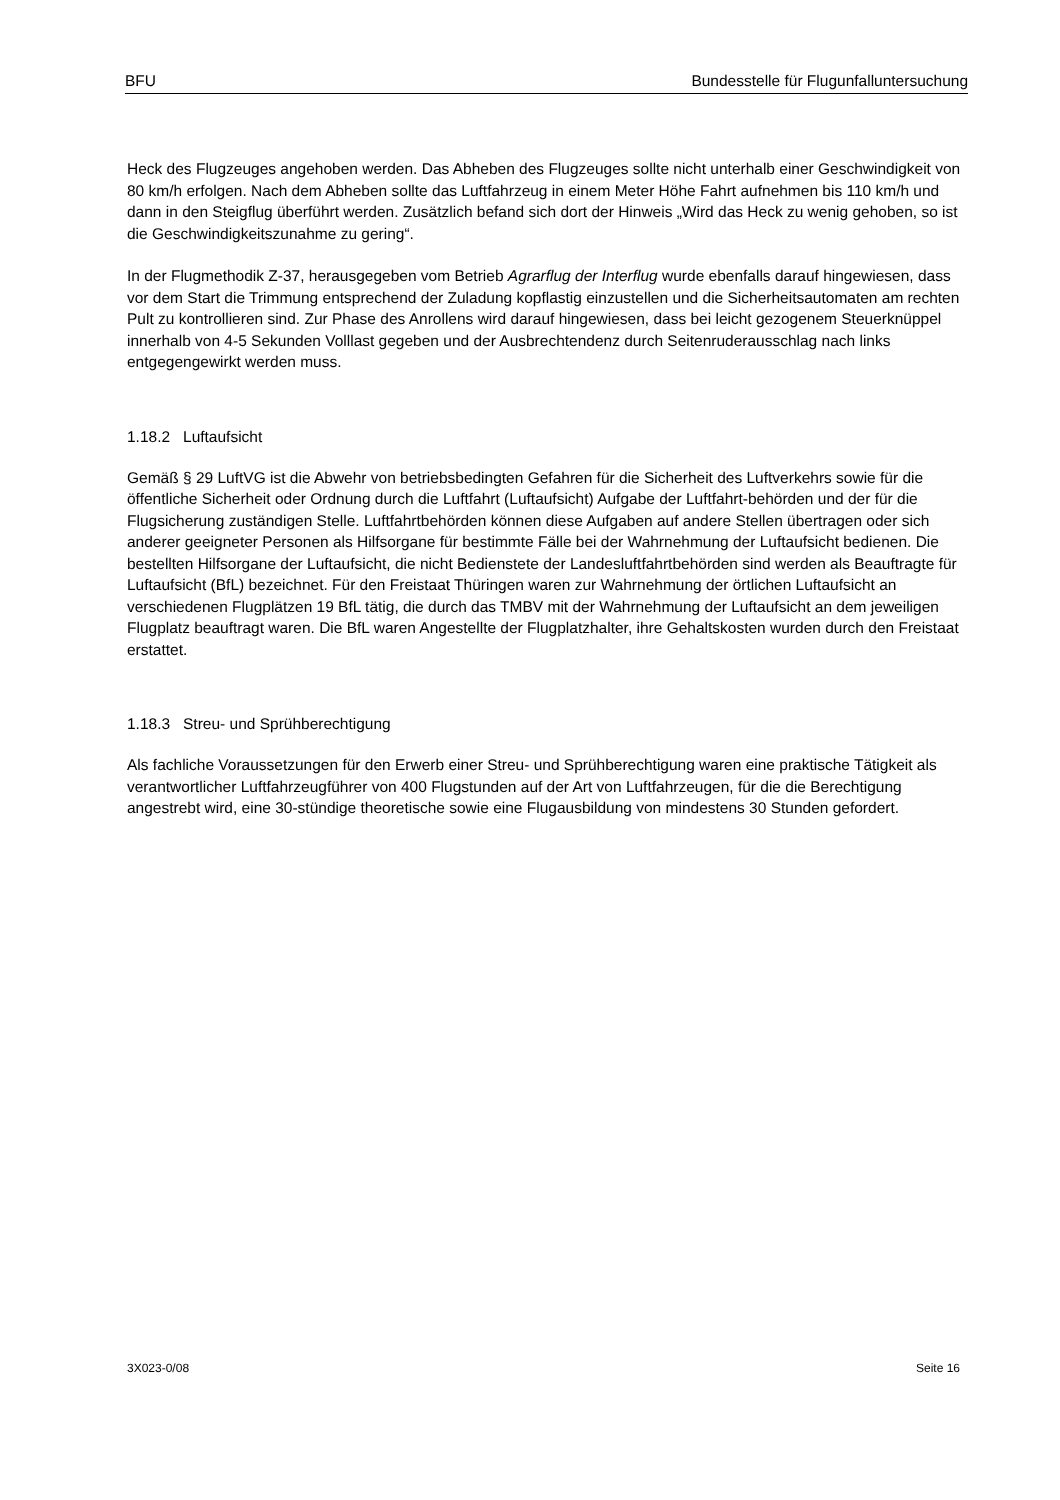BFU Bundesstelle für Flugunfalluntersuchung
Heck des Flugzeuges angehoben werden. Das Abheben des Flugzeuges sollte nicht unterhalb einer Geschwindigkeit von 80 km/h erfolgen. Nach dem Abheben sollte das Luftfahrzeug in einem Meter Höhe Fahrt aufnehmen bis 110 km/h und dann in den Steigflug überführt werden. Zusätzlich befand sich dort der Hinweis „Wird das Heck zu wenig gehoben, so ist die Geschwindigkeitszunahme zu gering“.
In der Flugmethodik Z-37, herausgegeben vom Betrieb Agrarflug der Interflug wurde ebenfalls darauf hingewiesen, dass vor dem Start die Trimmung entsprechend der Zuladung kopflastig einzustellen und die Sicherheitsautomaten am rechten Pult zu kontrollieren sind. Zur Phase des Anrollens wird darauf hingewiesen, dass bei leicht gezogenem Steuerknüppel innerhalb von 4-5 Sekunden Volllast gegeben und der Ausbrechtendenz durch Seitenruderausschlag nach links entgegengewirkt werden muss.
1.18.2 Luftaufsicht
Gemäß § 29 LuftVG ist die Abwehr von betriebsbedingten Gefahren für die Sicherheit des Luftverkehrs sowie für die öffentliche Sicherheit oder Ordnung durch die Luftfahrt (Luftaufsicht) Aufgabe der Luftfahrt-behörden und der für die Flugsicherung zuständigen Stelle. Luftfahrtbehörden können diese Aufgaben auf andere Stellen übertragen oder sich anderer geeigneter Personen als Hilfsorgane für bestimmte Fälle bei der Wahrnehmung der Luftaufsicht bedienen. Die bestellten Hilfsorgane der Luftaufsicht, die nicht Bedienstete der Landesluftfahrtbehörden sind werden als Beauftragte für Luftaufsicht (BfL) bezeichnet. Für den Freistaat Thüringen waren zur Wahrnehmung der örtlichen Luftaufsicht an verschiedenen Flugplätzen 19 BfL tätig, die durch das TMBV mit der Wahrnehmung der Luftaufsicht an dem jeweiligen Flugplatz beauftragt waren. Die BfL waren Angestellte der Flugplatzhalter, ihre Gehaltskosten wurden durch den Freistaat erstattet.
1.18.3 Streu- und Sprühberechtigung
Als fachliche Voraussetzungen für den Erwerb einer Streu- und Sprühberechtigung waren eine praktische Tätigkeit als verantwortlicher Luftfahrzeugführer von 400 Flugstunden auf der Art von Luftfahrzeugen, für die die Berechtigung angestrebt wird, eine 30-stündige theoretische sowie eine Flugausbildung von mindestens 30 Stunden gefordert.
3X023-0/08 Seite 16